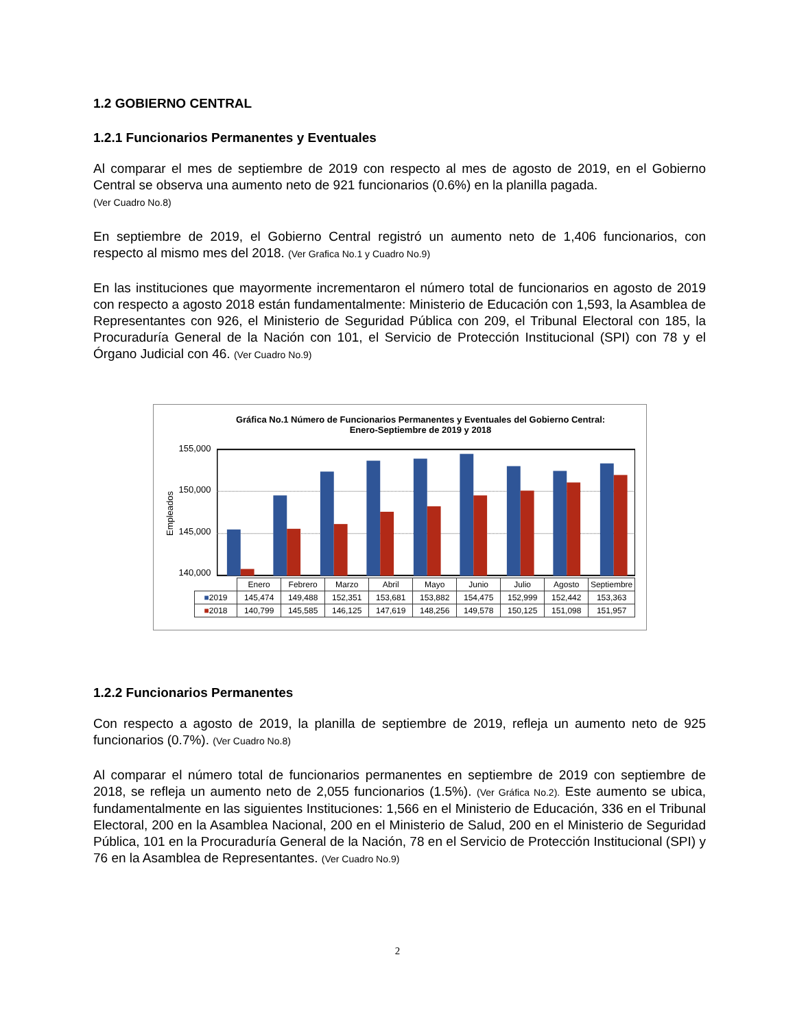1.2 GOBIERNO CENTRAL
1.2.1 Funcionarios Permanentes y Eventuales
Al comparar el mes de septiembre de 2019 con respecto al mes de agosto de 2019, en el Gobierno Central se observa una aumento neto de 921 funcionarios (0.6%) en la planilla pagada.
(Ver Cuadro No.8)
En septiembre de 2019, el Gobierno Central registró un aumento neto de 1,406 funcionarios, con respecto al mismo mes del 2018. (Ver Grafica No.1 y Cuadro No.9)
En las instituciones que mayormente incrementaron el número total de funcionarios en agosto de 2019 con respecto a agosto 2018 están fundamentalmente: Ministerio de Educación con 1,593, la Asamblea de Representantes con 926, el Ministerio de Seguridad Pública con 209, el Tribunal Electoral con 185, la Procuraduría General de la Nación con 101, el Servicio de Protección Institucional (SPI) con 78 y el Órgano Judicial con 46. (Ver Cuadro No.9)
Gráfica No.1 Número de Funcionarios Permanentes y Eventuales del Gobierno Central:
Enero-Septiembre de 2019 y 2018
Empleados
155,000
150,000
145,000
140,000
| | Enero | Febrero | Marzo | Abril | Mayo | Junio | Julio | Agosto | Septiembre |
| --- | --- | --- | --- | --- | --- | --- | --- | --- | --- |
| ■ 2019 | 145,474 | 149,488 | 152,351 | 153,681 | 153,882 | 154,475 | 152,999 | 152,442 | 153,363 |
| ■ 2018 | 140,799 | 145,585 | 146,125 | 147,619 | 148,256 | 149,578 | 150,125 | 151,098 | 151,957 |
1.2.2 Funcionarios Permanentes
Con respecto a agosto de 2019, la planilla de septiembre de 2019, refleja un aumento neto de 925 funcionarios (0.7%). (Ver Cuadro No.8)
Al comparar el número total de funcionarios permanentes en septiembre de 2019 con septiembre de 2018, se refleja un aumento neto de 2,055 funcionarios (1.5%). (Ver Gráfica No.2). Este aumento se ubica, fundamentalmente en las siguientes Instituciones: 1,566 en el Ministerio de Educación, 336 en el Tribunal Electoral, 200 en la Asamblea Nacional, 200 en el Ministerio de Salud, 200 en el Ministerio de Seguridad Pública, 101 en la Procuraduría General de la Nación, 78 en el Servicio de Protección Institucional (SPI) y 76 en la Asamblea de Representantes. (Ver Cuadro No.9)
2